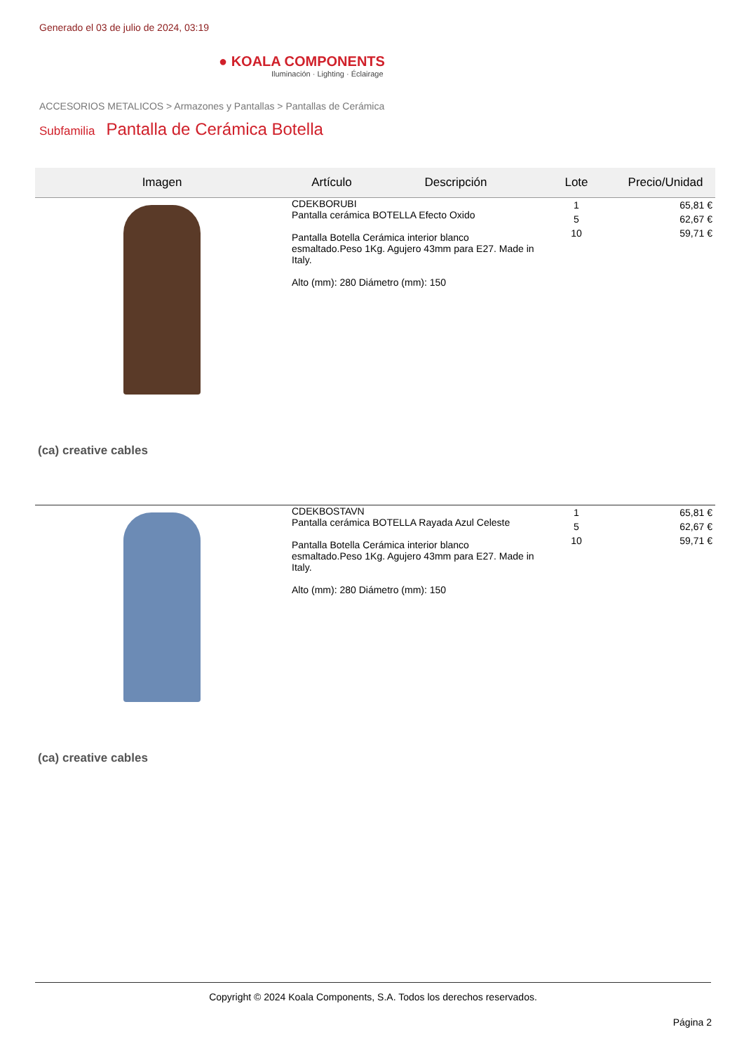Generado el 03 de julio de 2024, 03:19
● KOALA COMPONENTS
Iluminación · Lighting · Éclairage
ACCESORIOS METALICOS > Armazones y Pantallas > Pantallas de Cerámica
Subfamilia
Pantalla de Cerámica Botella
| Imagen | Artículo | Descripción | Lote | Precio/Unidad |
| --- | --- | --- | --- | --- |
| (ca) creative cables | CDEKBORUBI Pantalla cerámica BOTELLA Efecto Oxido Pantalla Botella Cerámica interior blanco esmaltado.Peso 1Kg. Agujero 43mm para E27. Made in Italy. Alto (mm): 280 Diámetro (mm): 150 | | 1 5 10 | 65,81 € 62,67 € 59,71 € |
| (ca) creative cables | CDEKBOSTAVN Pantalla cerámica BOTELLA Rayada Azul Celeste Pantalla Botella Cerámica interior blanco esmaltado.Peso 1Kg. Agujero 43mm para E27. Made in Italy. Alto (mm): 280 Diámetro (mm): 150 | | 1 5 10 | 65,81 € 62,67 € 59,71 € |
Copyright © 2024 Koala Components, S.A. Todos los derechos reservados.
Página 2